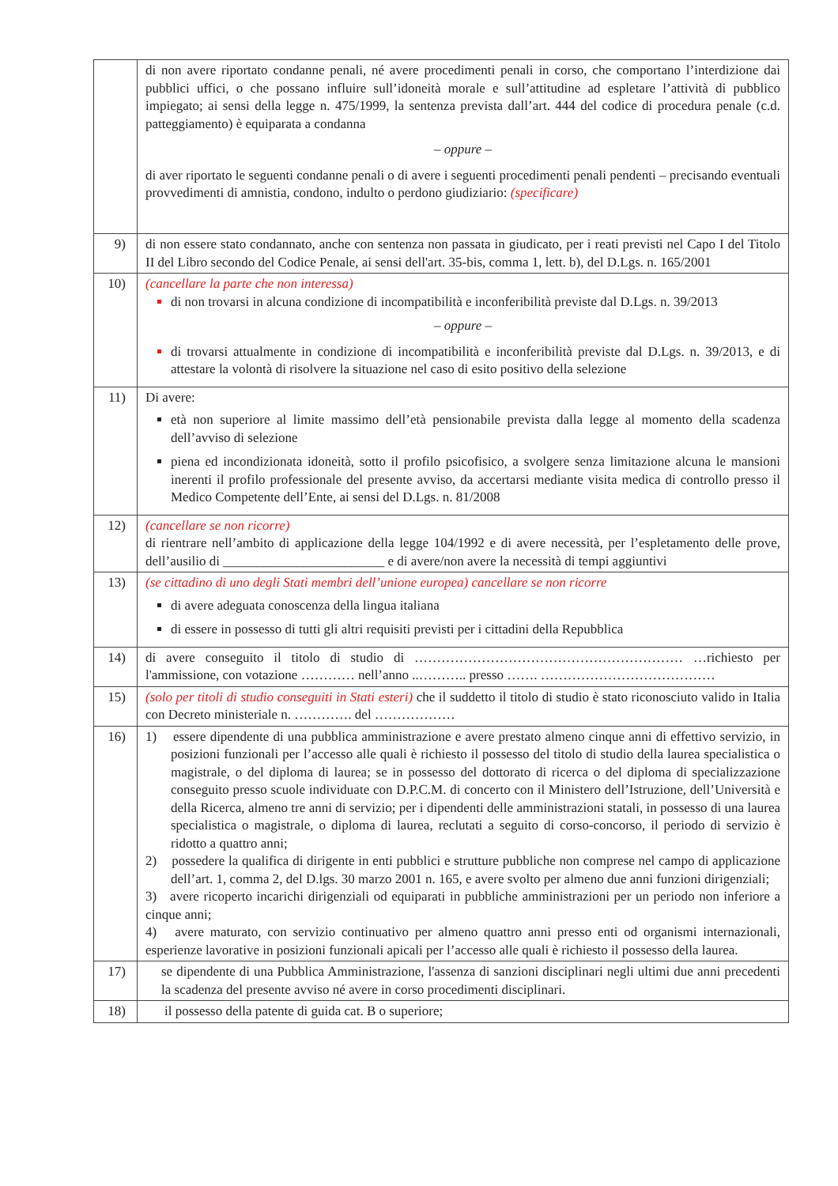| | di non avere riportato condanne penali, né avere procedimenti penali in corso, che comportano l’interdizione dai pubblici uffici, o che possano influire sull’idoneità morale e sull’attitudine ad espletare l’attività di pubblico impiegato; ai sensi della legge n. 475/1999, la sentenza prevista dall’art. 444 del codice di procedura penale (c.d. patteggiamento) è equiparata a condanna – oppure – di aver riportato le seguenti condanne penali o di avere i seguenti procedimenti penali pendenti – precisando eventuali provvedimenti di amnistia, condono, indulto o perdono giudiziario: (specificare) |
| 9) | di non essere stato condannato, anche con sentenza non passata in giudicato, per i reati previsti nel Capo I del Titolo II del Libro secondo del Codice Penale, ai sensi dell'art. 35-bis, comma 1, lett. b), del D.Lgs. n. 165/2001 |
| 10) | (cancellare la parte che non interessa) di non trovarsi in alcuna condizione di incompatibilità e inconferibilità previste dal D.Lgs. n. 39/2013 – oppure – di trovarsi attualmente in condizione di incompatibilità e inconferibilità previste dal D.Lgs. n. 39/2013, e di attestare la volontà di risolvere la situazione nel caso di esito positivo della selezione |
| 11) | Di avere: età non superiore al limite massimo dell’età pensionabile prevista dalla legge al momento della scadenza dell’avviso di selezione piena ed incondizionata idoneità, sotto il profilo psicofisico, a svolgere senza limitazione alcuna le mansioni inerenti il profilo professionale del presente avviso, da accertarsi mediante visita medica di controllo presso il Medico Competente dell’Ente, ai sensi del D.Lgs. n. 81/2008 |
| 12) | (cancellare se non ricorre) di rientrare nell’ambito di applicazione della legge 104/1992 e di avere necessità, per l’espletamento delle prove, dell’ausilio di ________________________ e di avere/non avere la necessità di tempi aggiuntivi |
| 13) | (se cittadino di uno degli Stati membri dell’unione europea) cancellare se non ricorre di avere adeguata conoscenza della lingua italiana di essere in possesso di tutti gli altri requisiti previsti per i cittadini della Repubblica |
| 14) | di avere conseguito il titolo di studio di …………………………………………………… …richiesto per l'ammissione, con votazione ………… nell’anno ..……….. presso ……. ………………………………… |
| 15) | (solo per titoli di studio conseguiti in Stati esteri) che il suddetto il titolo di studio è stato riconosciuto valido in Italia con Decreto ministeriale n. …………. del ……………… |
| 16) | 1) essere dipendente di una pubblica amministrazione e avere prestato almeno cinque anni di effettivo servizio, in posizioni funzionali per l’accesso alle quali è richiesto il possesso del titolo di studio della laurea specialistica o magistrale, o del diploma di laurea; se in possesso del dottorato di ricerca o del diploma di specializzazione conseguito presso scuole individuate con D.P.C.M. di concerto con il Ministero dell’Istruzione, dell’Università e della Ricerca, almeno tre anni di servizio; per i dipendenti delle amministrazioni statali, in possesso di una laurea specialistica o magistrale, o diploma di laurea, reclutati a seguito di corso-concorso, il periodo di servizio è ridotto a quattro anni; 2) possedere la qualifica di dirigente in enti pubblici e strutture pubbliche non comprese nel campo di applicazione dell’art. 1, comma 2, del D.lgs. 30 marzo 2001 n. 165, e avere svolto per almeno due anni funzioni dirigenziali; 3) avere ricoperto incarichi dirigenziali od equiparati in pubbliche amministrazioni per un periodo non inferiore a cinque anni; 4) avere maturato, con servizio continuativo per almeno quattro anni presso enti od organismi internazionali, esperienze lavorative in posizioni funzionali apicali per l’accesso alle quali è richiesto il possesso della laurea. |
| 17) | se dipendente di una Pubblica Amministrazione, l'assenza di sanzioni disciplinari negli ultimi due anni precedenti la scadenza del presente avviso né avere in corso procedimenti disciplinari. |
| 18) | il possesso della patente di guida cat. B o superiore; |